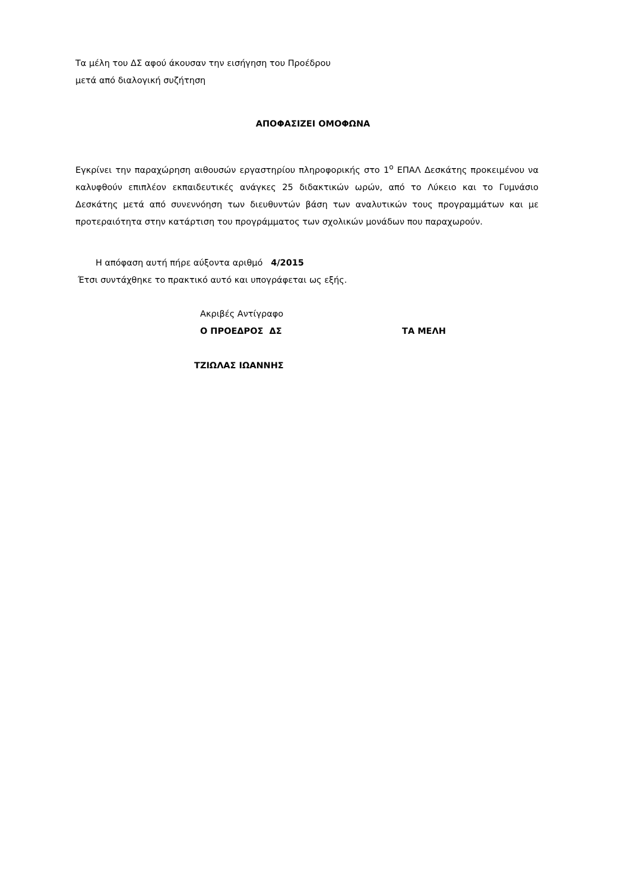Τα μέλη του ΔΣ αφού άκουσαν την εισήγηση του Προέδρου
μετά από διαλογική συζήτηση
ΑΠΟΦΑΣΙΖΕΙ ΟΜΟΦΩΝΑ
Εγκρίνει την παραχώρηση αιθουσών εργαστηρίου πληροφορικής στο 1<sup>ο</sup> ΕΠΑΛ Δεσκάτης προκειμένου να καλυφθούν επιπλέον εκπαιδευτικές ανάγκες 25 διδακτικών ωρών, από το Λύκειο και το Γυμνάσιο Δεσκάτης μετά από συνεννόηση των διευθυντών βάση των αναλυτικών τους προγραμμάτων και με προτεραιότητα στην κατάρτιση του προγράμματος των σχολικών μονάδων που παραχωρούν.
Η απόφαση αυτή πήρε αύξοντα αριθμό 4/2015
Έτσι συντάχθηκε το πρακτικό αυτό και υπογράφεται ως εξής.
Ακριβές Αντίγραφο
Ο ΠΡΟΕΔΡΟΣ ΔΣ ΤΑ ΜΕΛΗ
ΤΖΙΩΛΑΣ ΙΩΑΝΝΗΣ